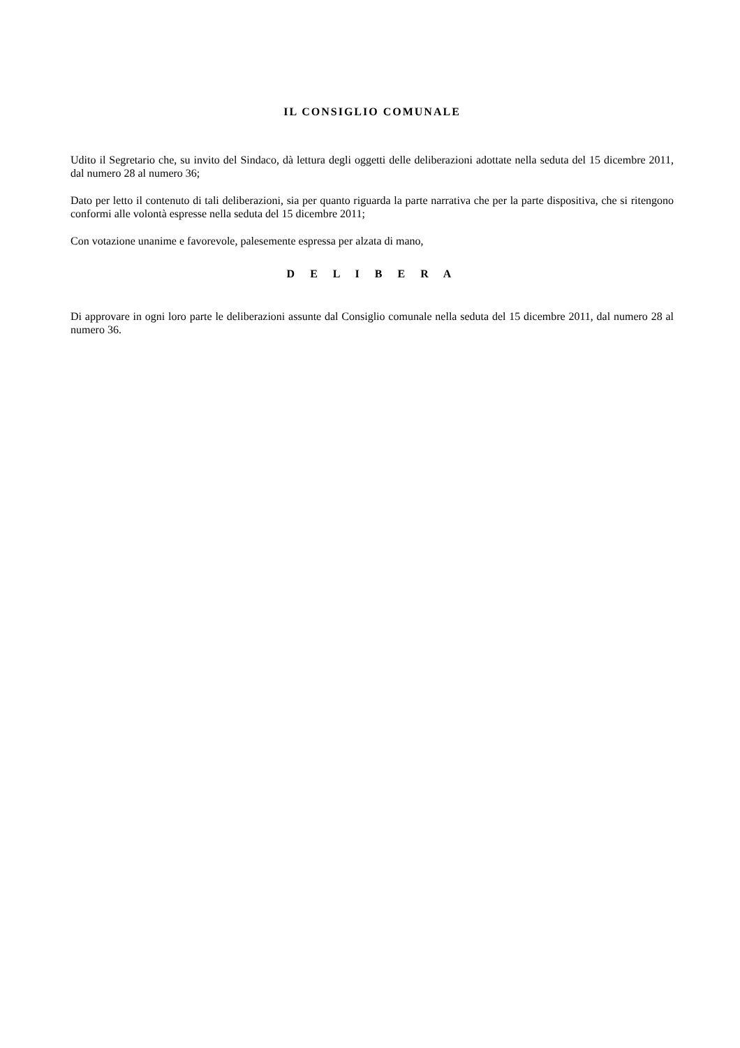IL CONSIGLIO COMUNALE
Udito il Segretario che, su invito del Sindaco, dà lettura degli oggetti delle deliberazioni adottate nella seduta del 15 dicembre 2011, dal numero 28 al numero 36;
Dato per letto il contenuto di tali deliberazioni, sia per quanto riguarda la parte narrativa che per la parte dispositiva, che si ritengono conformi alle volontà espresse nella seduta del 15 dicembre 2011;
Con votazione unanime e favorevole, palesemente espressa per alzata di mano,
D E L I B E R A
Di approvare in ogni loro parte le deliberazioni assunte dal Consiglio comunale nella seduta del 15 dicembre 2011, dal numero 28 al numero 36.